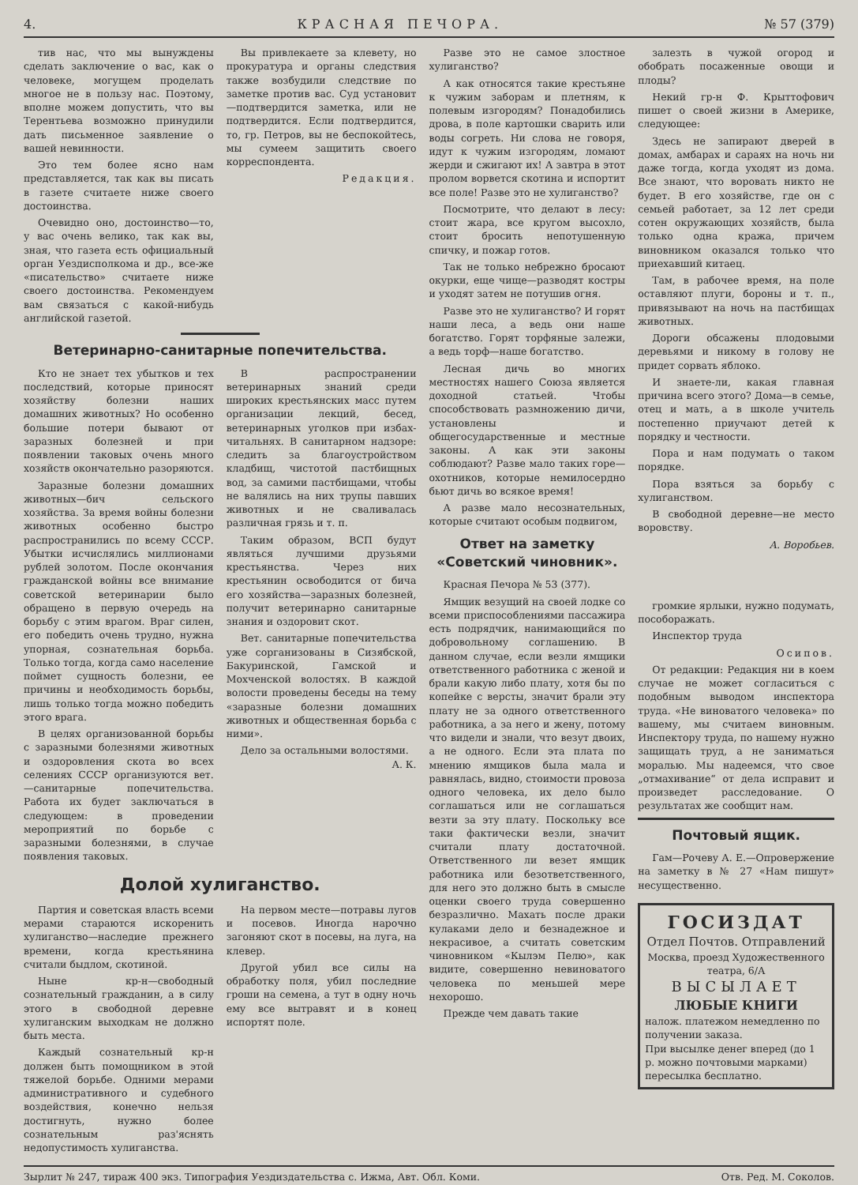4. КРАСНАЯ ПЕЧОРА. № 57 (379)
тив нас, что мы вынуждены сделать заключение о вас, как о человеке, могущем проделать многое не в пользу нас. Поэтому, вполне можем допустить, что вы Терентьева возможно принудили дать письменное заявление о вашей невинности.
Это тем более ясно нам представляется, так как вы писать в газете считаете ниже своего достоинства.
Очевидно оно, достоинство—то, у вас очень велико, так как вы, зная, что газета есть официальный орган Уездисполкома и др., все-же «писательство» считаете ниже своего достоинства. Рекомендуем вам связаться с какой-нибудь английской газетой.
Вы привлекаете за клевету, но прокуратура и органы следствия также возбудили следствие по заметке против вас. Суд установит—подтвердится заметка, или не подтвердится. Если подтвердится, то, гр. Петров, вы не беспокойтесь, мы сумеем защитить своего корреспондента.
Редакция.
Ветеринарно-санитарные попечительства.
Кто не знает тех убытков и тех последствий, которые приносят хозяйству болезни наших домашних животных? Но особенно большие потери бывают от заразных болезней и при появлении таковых очень много хозяйств окончательно разоряются.
Заразные болезни домашних животных—бич сельского хозяйства. За время войны болезни животных особенно быстро распространились по всему СССР. Убытки исчислялись миллионами рублей золотом. После окончания гражданской войны все внимание советской ветеринарии было обращено в первую очередь на борьбу с этим врагом. Враг силен, его победить очень трудно, нужна упорная, сознательная борьба. Только тогда, когда само население поймет сущность болезни, ее причины и необходимость борьбы, лишь только тогда можно победить этого врага.
В целях организованной борьбы с заразными болезнями животных и оздоровления скота во всех селениях СССР организуются вет.—санитарные попечительства. Работа их будет заключаться в следующем: в проведении мероприятий по борьбе с заразными болезнями, в случае появления таковых.
В распространении ветеринарных знаний среди широких крестьянских масс путем организации лекций, бесед, ветеринарных уголков при избах-читальнях. В санитарном надзоре: следить за благоустройством кладбищ, чистотой пастбищных вод, за самими пастбищами, чтобы не валялись на них трупы павших животных и не сваливалась различная грязь и т. п.
Таким образом, ВСП будут являться лучшими друзьями крестьянства. Через них крестьянин освободится от бича его хозяйства—заразных болезней, получит ветеринарно санитарные знания и оздоровит скот.
Вет. санитарные попечительства уже сорганизованы в Сизябской, Бакуринской, Гамской и Мохченской волостях. В каждой волости проведены беседы на тему «заразные болезни домашних животных и общественная борьба с ними».
Дело за остальными волостями. А. К.
Долой хулиганство.
Партия и советская власть всеми мерами стараются искоренить хулиганство—наследие прежнего времени, когда крестьянина считали быдлом, скотиной.
Ныне кр-н—свободный сознательный гражданин, а в силу этого в свободной деревне хулиганским выходкам не должно быть места.
Каждый сознательный кр-н должен быть помощником в этой тяжелой борьбе. Одними мерами административного и судебного воздействия, конечно нельзя достигнуть, нужно более сознательным раз'яснять недопустимость хулиганства.
На первом месте—потравы лугов и посевов. Иногда нарочно загоняют скот в посевы, на луга, на клевер.
Другой убил все силы на обработку поля, убил последние гроши на семена, а тут в одну ночь ему все вытравят и в конец испортят поле.
Разве это не самое злостное хулиганство?
А как относятся такие крестьяне к чужим заборам и плетням, к полевым изгородям? Понадобились дрова, в поле картошки сварить или воды согреть. Ни слова не говоря, идут к чужим изгородям, ломают жерди и сжигают их! А завтра в этот пролом ворвется скотина и испортит все поле! Разве это не хулиганство?
Посмотрите, что делают в лесу: стоит жара, все кругом высохло, стоит бросить непотушенную спичку, и пожар готов.
Так не только небрежно бросают окурки, еще чище—разводят костры и уходят затем не потушив огня.
Разве это не хулиганство? И горят наши леса, а ведь они наше богатство. Горят торфяные залежи, а ведь торф—наше богатство.
Лесная дичь во многих местностях нашего Союза является доходной статьей. Чтобы способствовать размножению дичи, установлены и общегосударственные и местные законы. А как эти законы соблюдают? Разве мало таких горе—охотников, которые немилосердно бьют дичь во всякое время!
А разве мало несознательных, которые считают особым подвигом,
Ответ на заметку «Советский чиновник».
Красная Печора № 53 (377).
Ямщик везущий на своей лодке со всеми приспособлениями пассажира есть подрядчик, нанимающийся по добровольному соглашению. В данном случае, если везли ямщики ответственного работника с женой и брали какую либо плату, хотя бы по копейке с версты, значит брали эту плату не за одного ответственного работника, а за него и жену, потому что видели и знали, что везут двоих, а не одного. Если эта плата по мнению ямщиков была мала и равнялась, видно, стоимости провоза одного человека, их дело было соглашаться или не соглашаться везти за эту плату. Поскольку все таки фактически везли, значит считали плату достаточной. Ответственного ли везет ямщик работника или безответственного, для него это должно быть в смысле оценки своего труда совершенно безразлично. Махать после драки кулаками дело и безнадежное и некрасивое, а считать советским чиновником «Кылэм Пелю», как видите, совершенно невиноватого человека по меньшей мере нехорошо.
Прежде чем давать такие
залезть в чужой огород и обобрать посаженные овощи и плоды?
Некий гр-н Ф. Крыттофович пишет о своей жизни в Америке, следующее:
Здесь не запирают дверей в домах, амбарах и сараях на ночь ни даже тогда, когда уходят из дома. Все знают, что воровать никто не будет. В его хозяйстве, где он с семьей работает, за 12 лет среди сотен окружающих хозяйств, была только одна кража, причем виновником оказался только что приехавший китаец.
Там, в рабочее время, на поле оставляют плуги, бороны и т. п., привязывают на ночь на пастбищах животных.
Дороги обсажены плодовыми деревьями и никому в голову не придет сорвать яблоко.
И знаете-ли, какая главная причина всего этого? Дома—в семье, отец и мать, а в школе учитель постепенно приучают детей к порядку и честности.
Пора и нам подумать о таком порядке.
Пора взяться за борьбу с хулиганством.
В свободной деревне—не место воровству.
А. Воробьев.
громкие ярлыки, нужно подумать, пособоражать.
Инспектор труда
Осипов.
От редакции: Редакция ни в коем случае не может согласиться с подобным выводом инспектора труда. «Не виноватого человека» по вашему, мы считаем виновным. Инспектору труда, по нашему нужно защищать труд, а не заниматься моралью. Мы надеемся, что свое „отмахивание“ от дела исправит и произведет расследование. О результатах же сообщит нам.
Почтовый ящик.
Гам—Рочеву А. Е.—Опровержение на заметку в № 27 «Нам пишут» несущественно.
ГОСИЗДАТ
Отдел Почтов. Отправлений
Москва, проезд Художественного театра, 6/А
ВЫСЫЛАЕТ
ЛЮБЫЕ КНИГИ
налож. платежом немедленно по получении заказа.
При высылке денег вперед (до 1 р. можно почтовыми марками) пересылка бесплатно.
Зырлит № 247, тираж 400 экз. Типография Уездиздательства с. Ижма, Авт. Обл. Коми. Отв. Ред. М. Соколов.